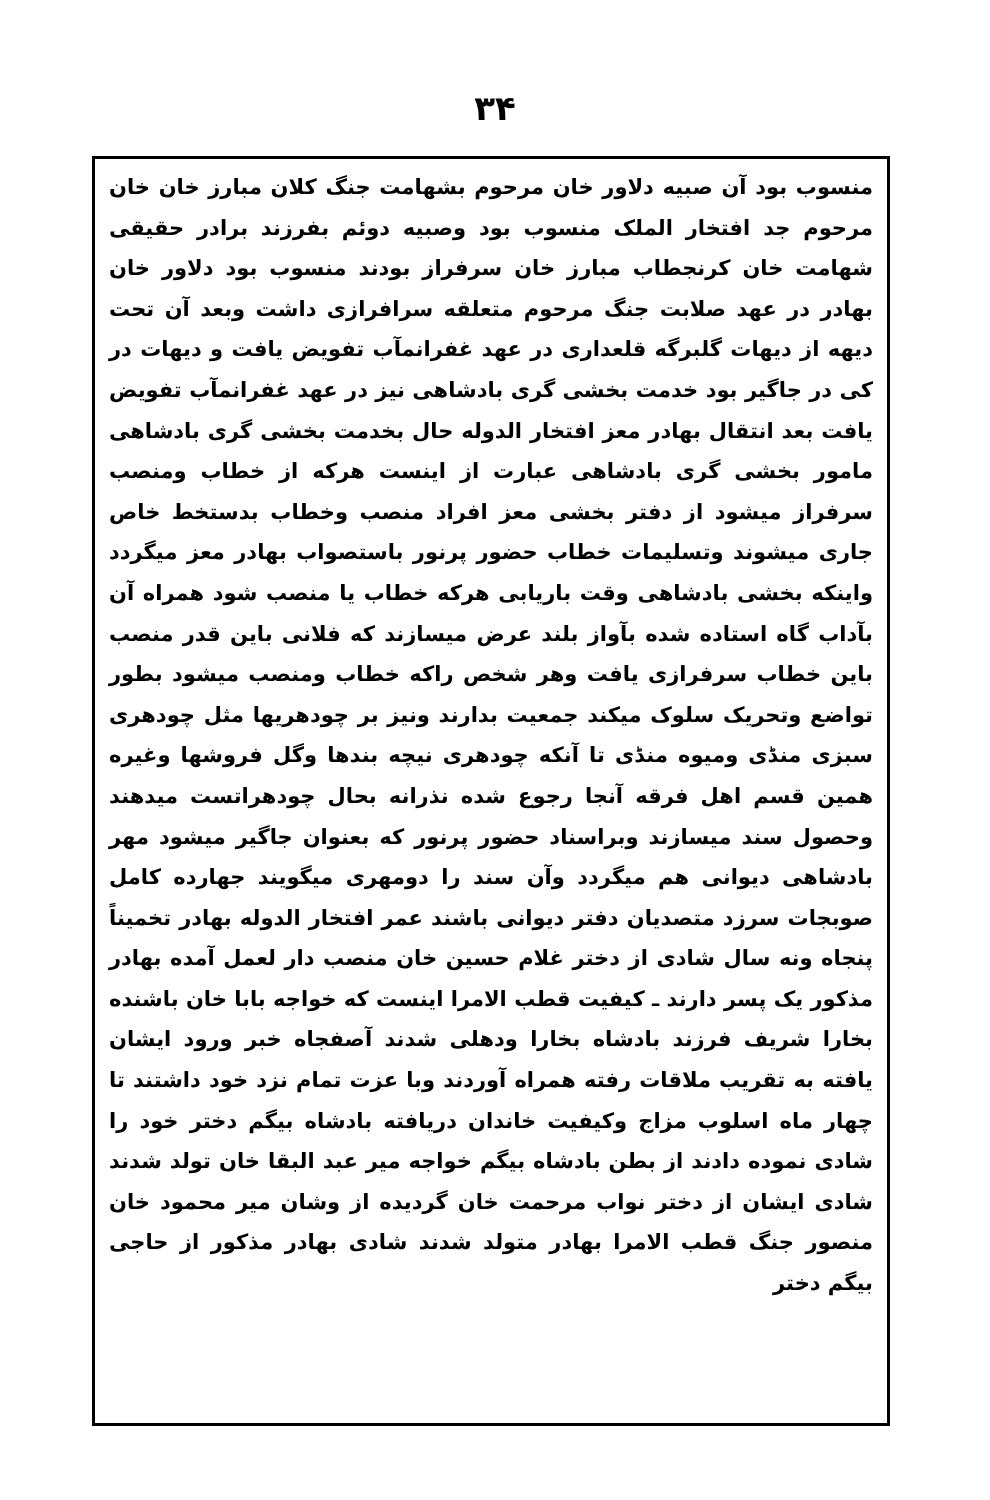۳۴
منسوب بود آن صبیه دلاور خان مرحوم بشهامت جنگ کلان مبارز خان خان مرحوم جد افتخار الملک منسوب بود وصبیه دوئم بفرزند برادر حقیقی شهامت خان کرنجطاب مبارز خان سرفراز بودند منسوب بود دلاور خان بهادر در عهد صلابت جنگ مرحوم متعلقه سرافرازی داشت وبعد آن تحت دیهه از دیهات گلبرگه قلعداری در عهد غفرانمآب تفویض یافت و دیهات در کی در جاگیر بود خدمت بخشی گری بادشاهی نیز در عهد غفرانمآب تفویض یافت بعد انتقال بهادر معز افتخار الدوله حال بخدمت بخشی گری بادشاهی مامور بخشی گری بادشاهی عبارت از اینست هرکه از خطاب ومنصب سرفراز میشود از دفتر بخشی معز افراد منصب وخطاب بدستخط خاص جاری میشوند وتسلیمات خطاب حضور پرنور باستصواب بهادر معز میگردد واینکه بخشی بادشاهی وقت باریابی هرکه خطاب یا منصب شود همراه آن بآداب گاه استاده شده بآواز بلند عرض میسازند که فلانی باین قدر منصب باین خطاب سرفرازی یافت وهر شخص راکه خطاب ومنصب میشود بطور تواضع وتحریک سلوک میکند جمعیت بدارند ونیز بر چودهریها مثل چودهری سبزی منڈی ومیوه منڈی تا آنکه چودهری نیچه بندها وگل فروشها وغیره همین قسم اهل فرقه آنجا رجوع شده نذرانه بحال چودهراتست میدهند وحصول سند میسازند وبراسناد حضور پرنور که بعنوان جاگیر میشود مهر بادشاهی دیوانی هم میگردد وآن سند را دومهری میگویند جهارده کامل صوبجات سرزد متصدیان دفتر دیوانی باشند عمر افتخار الدوله بهادر تخمیناً پنجاه ونه سال شادی از دختر غلام حسین خان منصب دار لعمل آمده بهادر مذکور یک پسر دارند ـ کیفیت قطب الامرا اینست که خواجه بابا خان باشنده بخارا شریف فرزند بادشاه بخارا ودهلی شدند آصفجاه خبر ورود ایشان یافته به تقریب ملاقات رفته همراه آوردند وبا عزت تمام نزد خود داشتند تا چهار ماه اسلوب مزاج وکیفیت خاندان دریافته بادشاه بیگم دختر خود را شادی نموده دادند از بطن بادشاه بیگم خواجه میر عبد البقا خان تولد شدند شادی ایشان از دختر نواب مرحمت خان گردیده از وشان میر محمود خان منصور جنگ قطب الامرا بهادر متولد شدند شادی بهادر مذکور از حاجی بیگم دختر